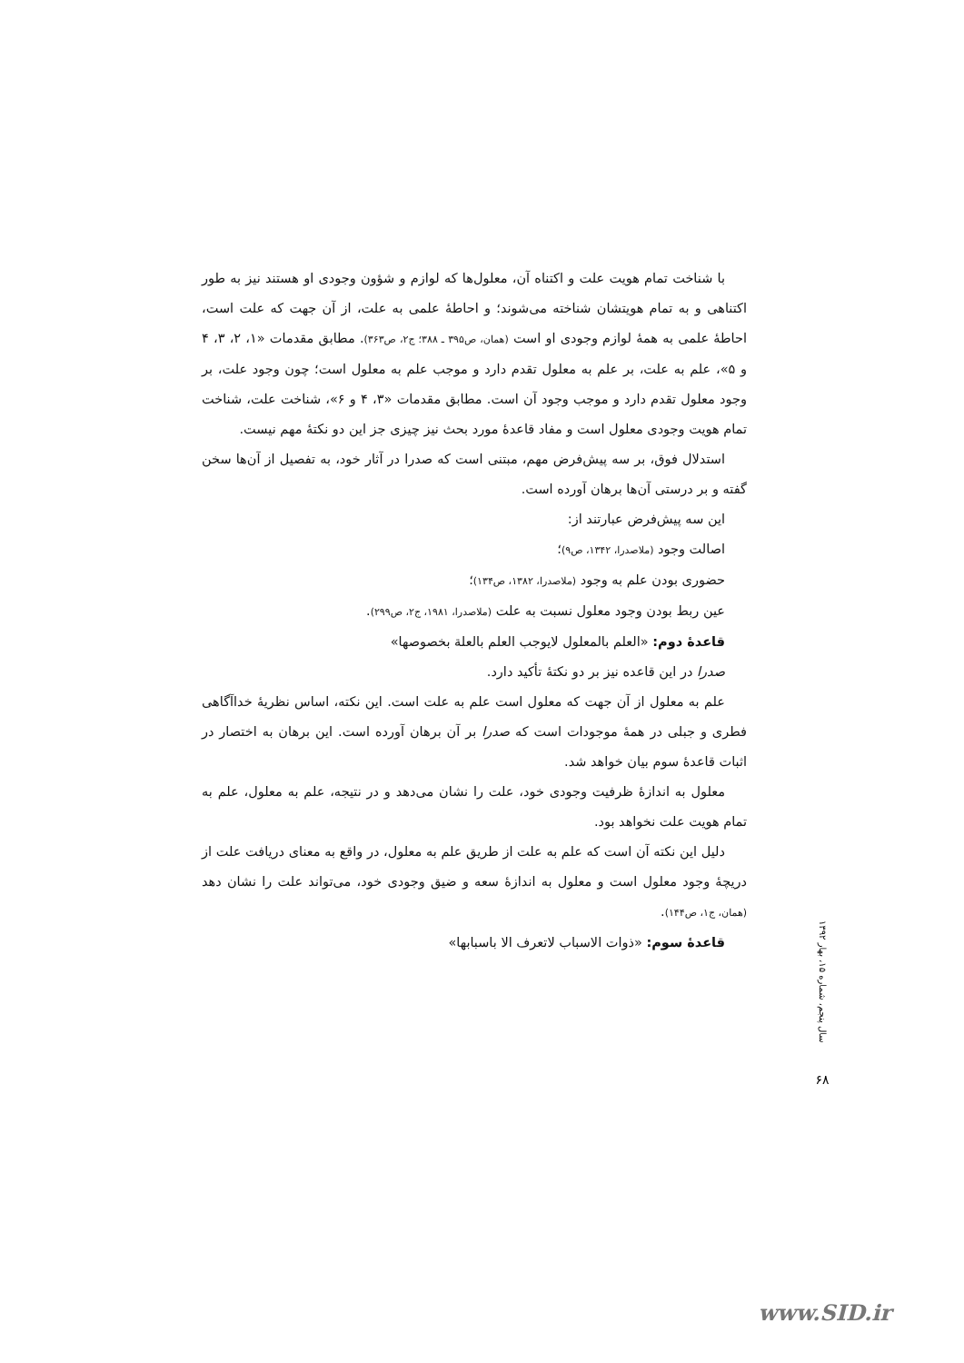با شناخت تمام هویت علت و اکتناه آن، معلول‌ها که لوازم و شؤون وجودی او هستند نیز به طور اکتناهی و به تمام هویتشان شناخته می‌شوند؛ و احاطهٔ علمی به علت، از آن جهت که علت است، احاطهٔ علمی به همهٔ لوازم وجودی او است (همان، ص۳۹۵ ـ ۳۸۸؛ ج۲، ص۳۶۳). مطابق مقدمات «۱، ۲، ۳، ۴ و ۵»، علم به علت، بر علم به معلول تقدم دارد و موجب علم به معلول است؛ چون وجود علت، بر وجود معلول تقدم دارد و موجب وجود آن است. مطابق مقدمات «۳، ۴ و ۶»، شناخت علت، شناخت تمام هویت وجودی معلول است و مفاد قاعدهٔ مورد بحث نیز چیزی جز این دو نکتهٔ مهم نیست.
استدلال فوق، بر سه پیش‌فرض مهم، مبتنی است که صدرا در آثار خود، به تفصیل از آن‌ها سخن گفته و بر درستی آن‌ها برهان آورده است.
این سه پیش‌فرض عبارتند از:
اصالت وجود (ملاصدرا، ۱۳۴۲، ص۹)؛
حضوری بودن علم به وجود (ملاصدرا، ۱۳۸۲، ص۱۳۴)؛
عین ربط بودن وجود معلول نسبت به علت (ملاصدرا، ۱۹۸۱، ج۲، ص۲۹۹).
قاعدهٔ دوم: «العلم بالمعلول لایوجب العلم بالعلة بخصوصها»
صدرا در این قاعده نیز بر دو نکتهٔ تأکید دارد.
علم به معلول از آن جهت که معلول است علم به علت است. این نکته، اساس نظریهٔ خداآگاهی فطری و جبلی در همهٔ موجودات است که صدرا بر آن برهان آورده است. این برهان به اختصار در اثبات قاعدهٔ سوم بیان خواهد شد.
معلول به اندازهٔ ظرفیت وجودی خود، علت را نشان می‌دهد و در نتیجه، علم به معلول، علم به تمام هویت علت نخواهد بود.
دلیل این نکته آن است که علم به علت از طریق علم به معلول، در واقع به معنای دریافت علت از دریچهٔ وجود معلول است و معلول به اندازهٔ سعه و ضیق وجودی خود، می‌تواند علت را نشان دهد (همان، ج۱، ص۱۴۴).
قاعدهٔ سوم: «ذوات الاسباب لاتعرف الا باسبابها»
سال پنجم، شماره ۱۵، بهار ۱۳۹۲
۶۸
www.SID.ir